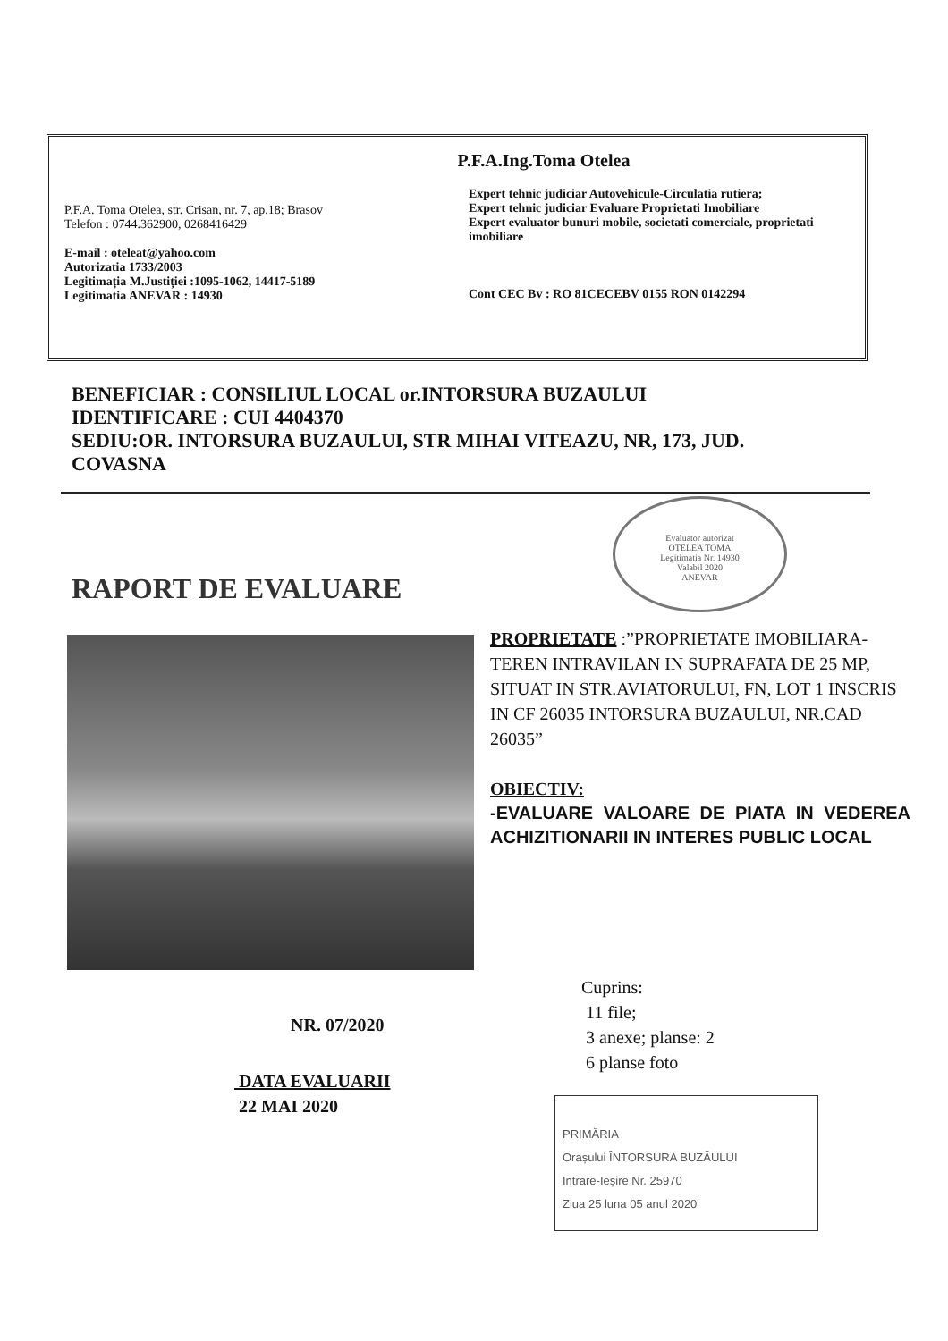P.F.A.Ing.Toma Otelea
P.F.A. Toma Otelea, str. Crisan, nr. 7, ap.18; Brasov
Telefon : 0744.362900, 0268416429
E-mail : oteleat@yahoo.com
Autorizatia 1733/2003
Legitimația M.Justiției :1095-1062, 14417-5189
Legitimatia ANEVAR : 14930
Expert tehnic judiciar Autovehicule-Circulatia rutiera;
Expert tehnic judiciar Evaluare Proprietati Imobiliare
Expert evaluator bunuri mobile, societati comerciale, proprietati imobiliare
Cont CEC Bv : RO 81CECEBV 0155 RON 0142294
BENEFICIAR : CONSILIUL LOCAL or.INTORSURA BUZAULUI
IDENTIFICARE : CUI 4404370
SEDIU:OR. INTORSURA BUZAULUI, STR MIHAI VITEAZU, NR, 173, JUD. COVASNA
Evaluator autorizat
OTELEA TOMA
Legitimatia Nr. 14930
Valabil 2020
ANEVAR
RAPORT DE EVALUARE
PROPRIETATE :”PROPRIETATE IMOBILIARA-TEREN INTRAVILAN IN SUPRAFATA DE 25 MP, SITUAT IN STR.AVIATORULUI, FN, LOT 1 INSCRIS IN CF 26035 INTORSURA BUZAULUI, NR.CAD 26035”
OBIECTIV:
-EVALUARE VALOARE DE PIATA IN VEDEREA ACHIZITIONARII IN INTERES PUBLIC LOCAL
Cuprins:
11 file;
3 anexe; planse: 2
6 planse foto
NR. 07/2020
DATA EVALUARII
22 MAI 2020
PRIMĂRIA
Orașului ÎNTORSURA BUZĂULUI
Intrare-Ieșire Nr. 25970
Ziua 25 luna 05 anul 2020